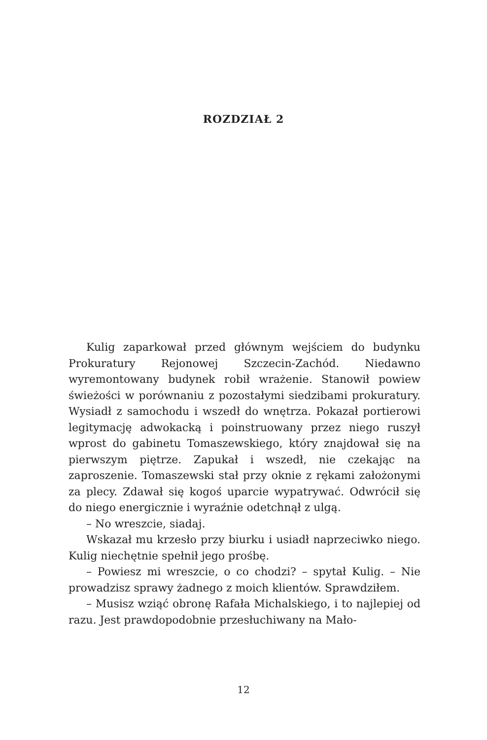ROZDZIAŁ 2
Kulig zaparkował przed głównym wejściem do budynku Prokuratury Rejonowej Szczecin-Zachód. Niedawno wyremontowany budynek robił wrażenie. Stanowił powiew świeżości w porównaniu z pozostałymi siedzibami prokuratury. Wysiadł z samochodu i wszedł do wnętrza. Pokazał portierowi legitymację adwokacką i poinstruowany przez niego ruszył wprost do gabinetu Tomaszewskiego, który znajdował się na pierwszym piętrze. Zapukał i wszedł, nie czekając na zaproszenie. Tomaszewski stał przy oknie z rękami założonymi za plecy. Zdawał się kogoś uparcie wypatrywać. Odwrócił się do niego energicznie i wyraźnie odetchnął z ulgą.
– No wreszcie, siadaj.
Wskazał mu krzesło przy biurku i usiadł naprzeciwko niego. Kulig niechętnie spełnił jego prośbę.
– Powiesz mi wreszcie, o co chodzi? – spytał Kulig. – Nie prowadzisz sprawy żadnego z moich klientów. Sprawdziłem.
– Musisz wziąć obronę Rafała Michalskiego, i to najlepiej od razu. Jest prawdopodobnie przesłuchiwany na Mało-
12